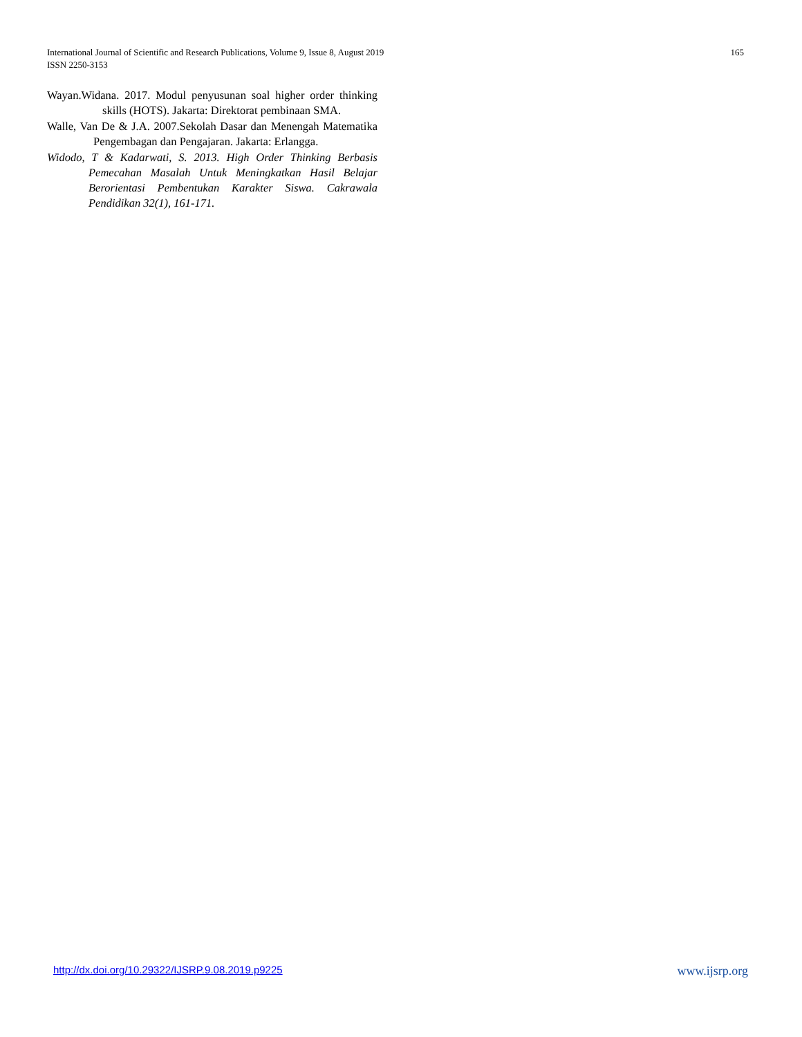165 International Journal of Scientific and Research Publications, Volume 9, Issue 8, August 2019
ISSN 2250-3153
Wayan.Widana. 2017. Modul penyusunan soal higher order thinking skills (HOTS). Jakarta: Direktorat pembinaan SMA.
Walle, Van De & J.A. 2007.Sekolah Dasar dan Menengah Matematika Pengembagan dan Pengajaran. Jakarta: Erlangga.
Widodo, T & Kadarwati, S. 2013. High Order Thinking Berbasis Pemecahan Masalah Untuk Meningkatkan Hasil Belajar Berorientasi Pembentukan Karakter Siswa. Cakrawala Pendidikan 32(1), 161-171.
www.ijsrp.org http://dx.doi.org/10.29322/IJSRP.9.08.2019.p9225